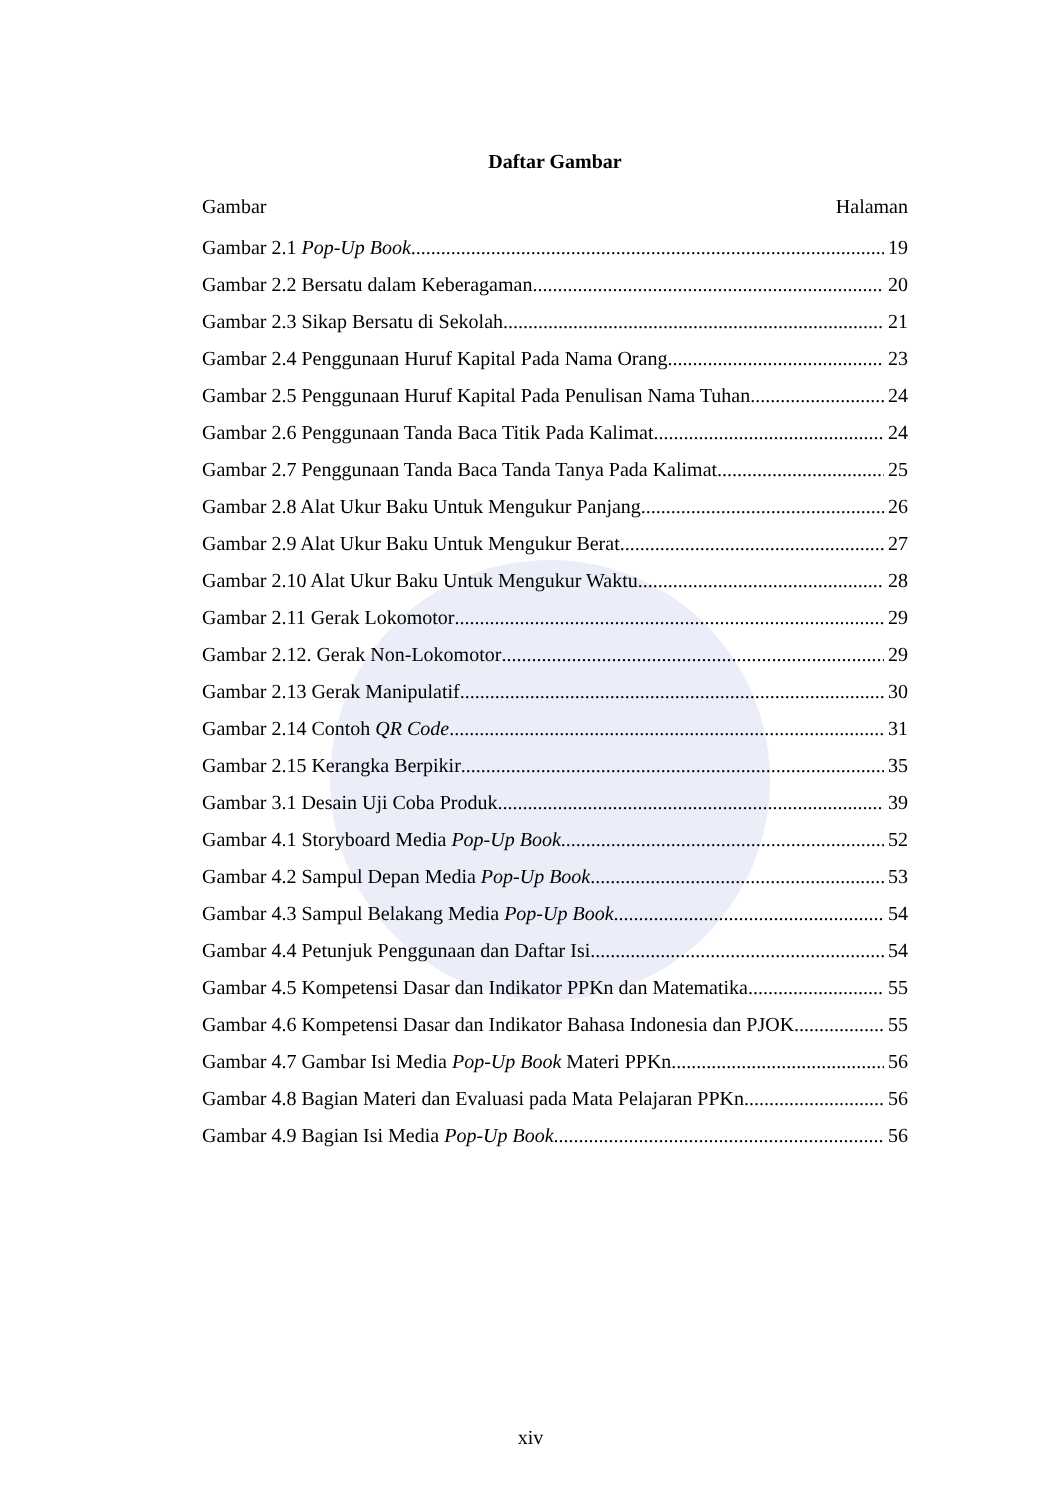Daftar Gambar
Gambar Halaman
Gambar 2.1 Pop-Up Book 19
Gambar 2.2 Bersatu dalam Keberagaman 20
Gambar 2.3 Sikap Bersatu di Sekolah 21
Gambar 2.4 Penggunaan Huruf Kapital Pada Nama Orang 23
Gambar 2.5 Penggunaan Huruf Kapital Pada Penulisan Nama Tuhan 24
Gambar 2.6 Penggunaan Tanda Baca Titik Pada Kalimat 24
Gambar 2.7 Penggunaan Tanda Baca Tanda Tanya Pada Kalimat 25
Gambar 2.8 Alat Ukur Baku Untuk Mengukur Panjang 26
Gambar 2.9 Alat Ukur Baku Untuk Mengukur Berat 27
Gambar 2.10 Alat Ukur Baku Untuk Mengukur Waktu 28
Gambar 2.11 Gerak Lokomotor 29
Gambar 2.12. Gerak Non-Lokomotor 29
Gambar 2.13 Gerak Manipulatif 30
Gambar 2.14 Contoh QR Code 31
Gambar 2.15 Kerangka Berpikir 35
Gambar 3.1 Desain Uji Coba Produk 39
Gambar 4.1 Storyboard Media Pop-Up Book 52
Gambar 4.2 Sampul Depan Media Pop-Up Book 53
Gambar 4.3 Sampul Belakang Media Pop-Up Book 54
Gambar 4.4 Petunjuk Penggunaan dan Daftar Isi 54
Gambar 4.5 Kompetensi Dasar dan Indikator PPKn dan Matematika 55
Gambar 4.6 Kompetensi Dasar dan Indikator Bahasa Indonesia dan PJOK 55
Gambar 4.7 Gambar Isi Media Pop-Up Book Materi PPKn 56
Gambar 4.8 Bagian Materi dan Evaluasi pada Mata Pelajaran PPKn 56
Gambar 4.9 Bagian Isi Media Pop-Up Book 56
xiv